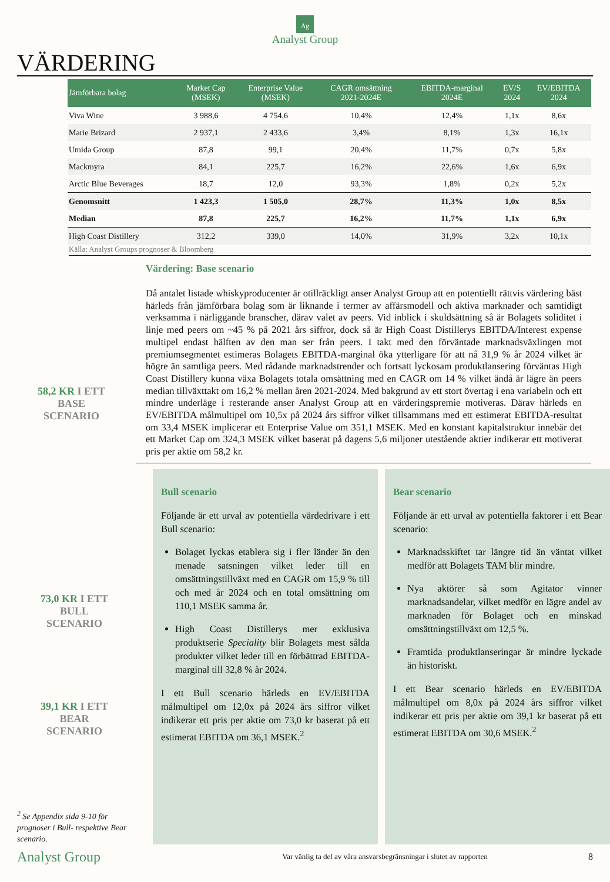Ag
Analyst Group
VÄRDERING
| Jämförbara bolag | Market Cap (MSEK) | Enterprise Value (MSEK) | CAGR omsättning 2021-2024E | EBITDA-marginal 2024E | EV/S 2024 | EV/EBITDA 2024 |
| --- | --- | --- | --- | --- | --- | --- |
| Viva Wine | 3 988,6 | 4 754,6 | 10,4% | 12,4% | 1,1x | 8,6x |
| Marie Brizard | 2 937,1 | 2 433,6 | 3,4% | 8,1% | 1,3x | 16,1x |
| Umida Group | 87,8 | 99,1 | 20,4% | 11,7% | 0,7x | 5,8x |
| Mackmyra | 84,1 | 225,7 | 16,2% | 22,6% | 1,6x | 6,9x |
| Arctic Blue Beverages | 18,7 | 12,0 | 93,3% | 1,8% | 0,2x | 5,2x |
| Genomsnitt | 1 423,3 | 1 505,0 | 28,7% | 11,3% | 1,0x | 8,5x |
| Median | 87,8 | 225,7 | 16,2% | 11,7% | 1,1x | 6,9x |
| High Coast Distillery | 312,2 | 339,0 | 14,0% | 31,9% | 3,2x | 10,1x |
Källa: Analyst Groups prognoser & Bloomberg
Värdering: Base scenario
Då antalet listade whiskyproducenter är otillräckligt anser Analyst Group att en potentiellt rättvis värdering bäst härleds från jämförbara bolag som är liknande i termer av affärsmodell och aktiva marknader och samtidigt verksamma i närliggande branscher, därav valet av peers. Vid inblick i skuldsättning så är Bolagets soliditet i linje med peers om ~45 % på 2021 års siffror, dock så är High Coast Distillerys EBITDA/Interest expense multipel endast hälften av den man ser från peers. I takt med den förväntade marknadsväxlingen mot premiumsegmentet estimeras Bolagets EBITDA-marginal öka ytterligare för att nå 31,9 % år 2024 vilket är högre än samtliga peers. Med rådande marknadstrender och fortsatt lyckosam produktlansering förväntas High Coast Distillery kunna växa Bolagets totala omsättning med en CAGR om 14 % vilket ändå är lägre än peers median tillväxttakt om 16,2 % mellan åren 2021-2024. Med bakgrund av ett stort övertag i ena variabeln och ett mindre underläge i resterande anser Analyst Group att en värderingspremie motiveras. Därav härleds en EV/EBITDA målmultipel om 10,5x på 2024 års siffror vilket tillsammans med ett estimerat EBITDA-resultat om 33,4 MSEK implicerar ett Enterprise Value om 351,1 MSEK. Med en konstant kapitalstruktur innebär det ett Market Cap om 324,3 MSEK vilket baserat på dagens 5,6 miljoner utestående aktier indikerar ett motiverat pris per aktie om 58,2 kr.
58,2 KR I ETT
BASE
SCENARIO
73,0 KR I ETT
BULL
SCENARIO
39,1 KR I ETT
BEAR
SCENARIO
<sup>2</sup> Se Appendix sida 9-10 för prognoser i Bull- respektive Bear scenario.
Bull scenario
Följande är ett urval av potentiella värdedrivare i ett Bull scenario:
Bolaget lyckas etablera sig i fler länder än den menade satsningen vilket leder till en omsättningstillväxt med en CAGR om 15,9 % till och med år 2024 och en total omsättning om 110,1 MSEK samma år.
High Coast Distillerys mer exklusiva produktserie Speciality blir Bolagets mest sålda produkter vilket leder till en förbättrad EBITDA-marginal till 32,8 % år 2024.
I ett Bull scenario härleds en EV/EBITDA målmultipel om 12,0x på 2024 års siffror vilket indikerar ett pris per aktie om 73,0 kr baserat på ett estimerat EBITDA om 36,1 MSEK.<sup>2</sup>
Bear scenario
Följande är ett urval av potentiella faktorer i ett Bear scenario:
Marknadsskiftet tar längre tid än väntat vilket medför att Bolagets TAM blir mindre.
Nya aktörer så som Agitator vinner marknadsandelar, vilket medför en lägre andel av marknaden för Bolaget och en minskad omsättningstillväxt om 12,5 %.
Framtida produktlanseringar är mindre lyckade än historiskt.
I ett Bear scenario härleds en EV/EBITDA målmultipel om 8,0x på 2024 års siffror vilket indikerar ett pris per aktie om 39,1 kr baserat på ett estimerat EBITDA om 30,6 MSEK.<sup>2</sup>
Analyst Group Var vänlig ta del av våra ansvarsbegränsningar i slutet av rapporten 8